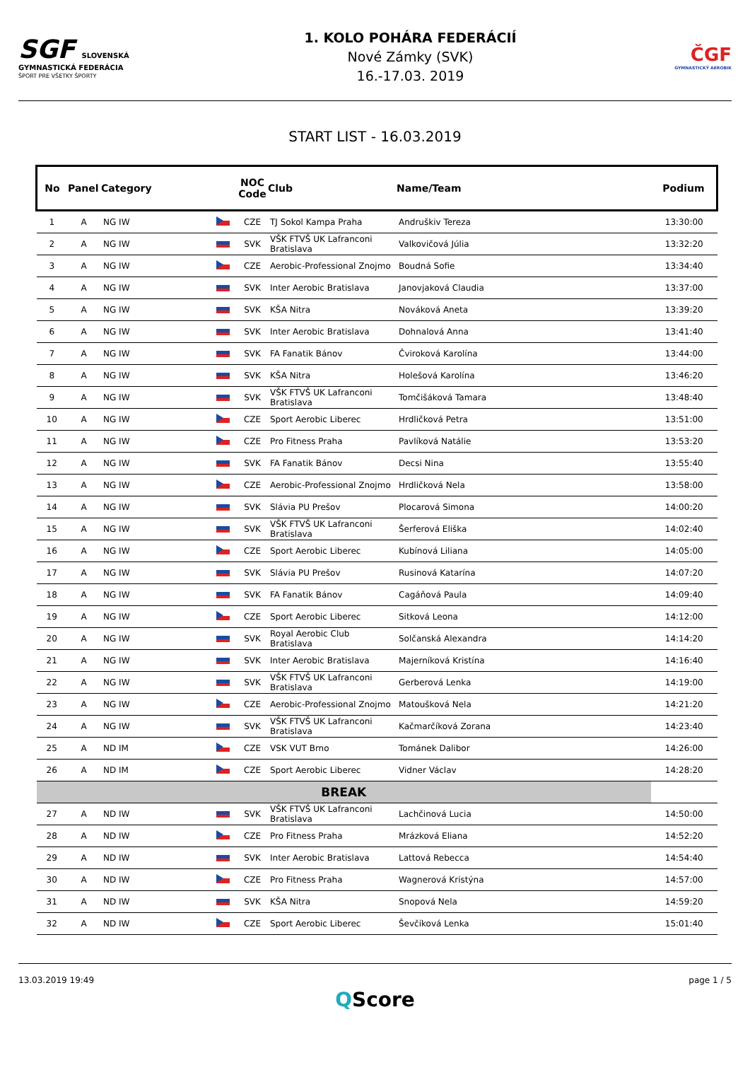SGF SLOVENSKÁ GYMNASTICKÁ FEDERÁCIA
ŠPORT PRE VŠETKY ŠPORTY
1. KOLO POHÁRA FEDERÁCIÍ
Nové Zámky (SVK)
16.-17.03. 2019
ČGF
GYMNASTICKÝ AEROBIK
START LIST - 16.03.2019
| No | Panel | Category | | NOC Code | Club | Name/Team | Podium |
| --- | --- | --- | --- | --- | --- | --- | --- |
| 1 | A | NG IW | | CZE | TJ Sokol Kampa Praha | Andruškiv Tereza | 13:30:00 |
| 2 | A | NG IW | | SVK | VŠK FTVŠ UK Lafranconi Bratislava | Valkovičová Júlia | 13:32:20 |
| 3 | A | NG IW | | CZE | Aerobic-Professional Znojmo | Boudná Sofie | 13:34:40 |
| 4 | A | NG IW | | SVK | Inter Aerobic Bratislava | Janovjaková Claudia | 13:37:00 |
| 5 | A | NG IW | | SVK | KŠA Nitra | Nováková Aneta | 13:39:20 |
| 6 | A | NG IW | | SVK | Inter Aerobic Bratislava | Dohnalová Anna | 13:41:40 |
| 7 | A | NG IW | | SVK | FA Fanatik Bánov | Čviroková Karolína | 13:44:00 |
| 8 | A | NG IW | | SVK | KŠA Nitra | Holešová Karolína | 13:46:20 |
| 9 | A | NG IW | | SVK | VŠK FTVŠ UK Lafranconi Bratislava | Tomčišáková Tamara | 13:48:40 |
| 10 | A | NG IW | | CZE | Sport Aerobic Liberec | Hrdličková Petra | 13:51:00 |
| 11 | A | NG IW | | CZE | Pro Fitness Praha | Pavlíková Natálie | 13:53:20 |
| 12 | A | NG IW | | SVK | FA Fanatik Bánov | Decsi Nina | 13:55:40 |
| 13 | A | NG IW | | CZE | Aerobic-Professional Znojmo | Hrdličková Nela | 13:58:00 |
| 14 | A | NG IW | | SVK | Slávia PU Prešov | Plocarová Simona | 14:00:20 |
| 15 | A | NG IW | | SVK | VŠK FTVŠ UK Lafranconi Bratislava | Šerferová Eliška | 14:02:40 |
| 16 | A | NG IW | | CZE | Sport Aerobic Liberec | Kubínová Liliana | 14:05:00 |
| 17 | A | NG IW | | SVK | Slávia PU Prešov | Rusinová Katarína | 14:07:20 |
| 18 | A | NG IW | | SVK | FA Fanatik Bánov | Cagáňová Paula | 14:09:40 |
| 19 | A | NG IW | | CZE | Sport Aerobic Liberec | Sitková Leona | 14:12:00 |
| 20 | A | NG IW | | SVK | Royal Aerobic Club Bratislava | Solčanská Alexandra | 14:14:20 |
| 21 | A | NG IW | | SVK | Inter Aerobic Bratislava | Majerníková Kristína | 14:16:40 |
| 22 | A | NG IW | | SVK | VŠK FTVŠ UK Lafranconi Bratislava | Gerberová Lenka | 14:19:00 |
| 23 | A | NG IW | | CZE | Aerobic-Professional Znojmo | Matoušková Nela | 14:21:20 |
| 24 | A | NG IW | | SVK | VŠK FTVŠ UK Lafranconi Bratislava | Kačmarčíková Zorana | 14:23:40 |
| 25 | A | ND IM | | CZE | VSK VUT Brno | Tománek Dalibor | 14:26:00 |
| 26 | A | ND IM | | CZE | Sport Aerobic Liberec | Vidner Václav | 14:28:20 |
| BREAK | | | | | | | |
| 27 | A | ND IW | | SVK | VŠK FTVŠ UK Lafranconi Bratislava | Lachčinová Lucia | 14:50:00 |
| 28 | A | ND IW | | CZE | Pro Fitness Praha | Mrázková Eliana | 14:52:20 |
| 29 | A | ND IW | | SVK | Inter Aerobic Bratislava | Lattová Rebecca | 14:54:40 |
| 30 | A | ND IW | | CZE | Pro Fitness Praha | Wagnerová Kristýna | 14:57:00 |
| 31 | A | ND IW | | SVK | KŠA Nitra | Snopová Nela | 14:59:20 |
| 32 | A | ND IW | | CZE | Sport Aerobic Liberec | Ševčíková Lenka | 15:01:40 |
13.03.2019 19:49 page 1 / 5
QScore